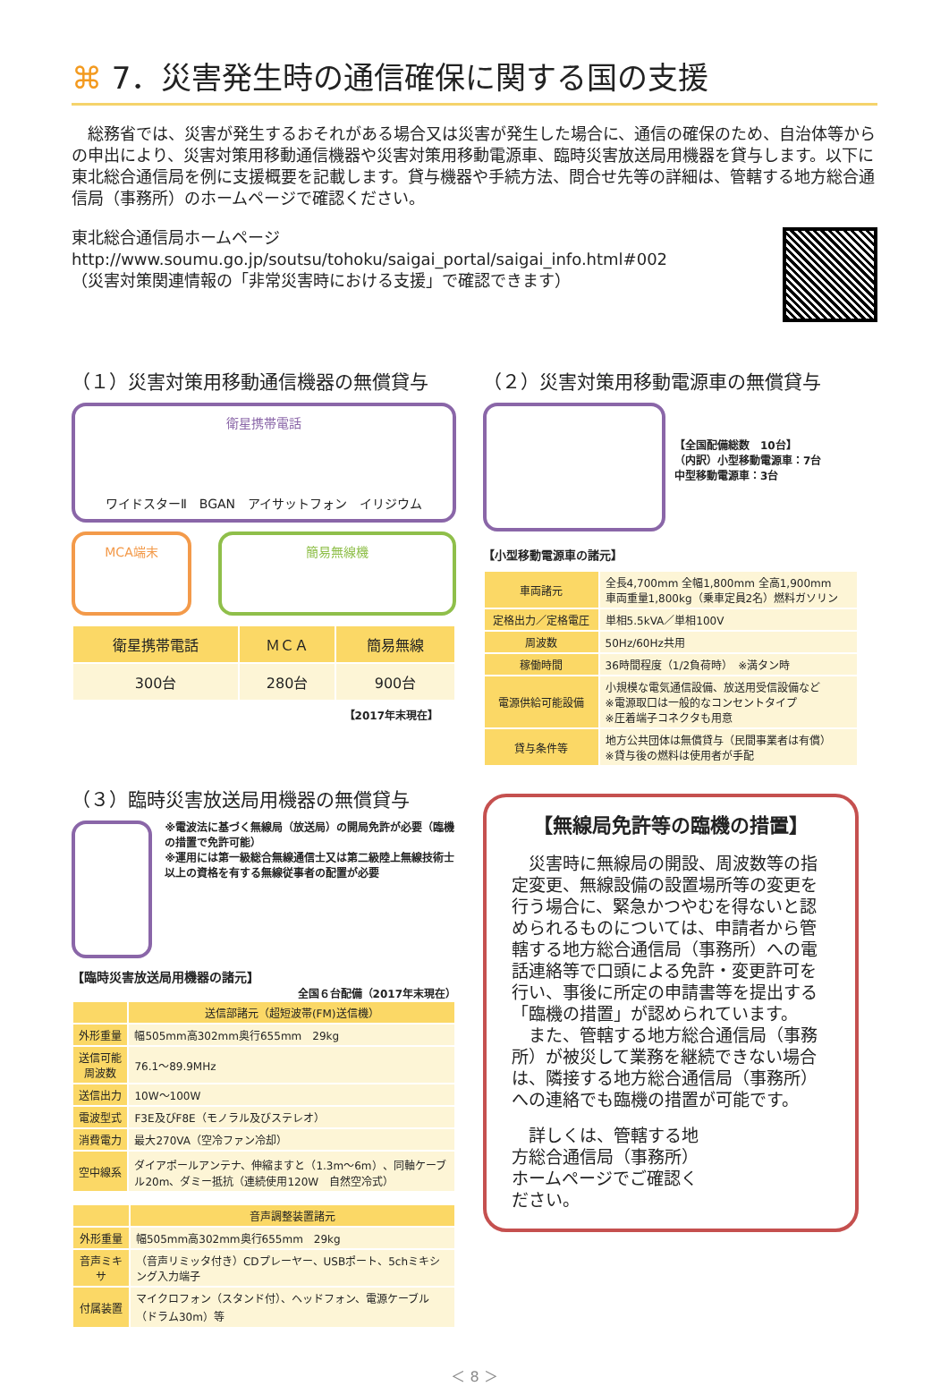⌘ 7．災害発生時の通信確保に関する国の支援
　総務省では、災害が発生するおそれがある場合又は災害が発生した場合に、通信の確保のため、自治体等からの申出により、災害対策用移動通信機器や災害対策用移動電源車、臨時災害放送局用機器を貸与します。以下に東北総合通信局を例に支援概要を記載します。貸与機器や手続方法、問合せ先等の詳細は、管轄する地方総合通信局（事務所）のホームページで確認ください。
東北総合通信局ホームページ
http://www.soumu.go.jp/soutsu/tohoku/saigai_portal/saigai_info.html#002
（災害対策関連情報の「非常災害時における支援」で確認できます）
（１）災害対策用移動通信機器の無償貸与
衛星携帯電話
ワイドスターⅡ　BGAN　アイサットフォン　イリジウム
MCA端末 簡易無線機
| 衛星携帯電話 | ＭＣＡ | 簡易無線 |
| --- | --- | --- |
| 300台 | 280台 | 900台 |
【2017年末現在】
（３）臨時災害放送局用機器の無償貸与
※電波法に基づく無線局（放送局）の開局免許が必要（臨機の措置で免許可能）
※運用には第一級総合無線通信士又は第二級陸上無線技術士以上の資格を有する無線従事者の配置が必要
【臨時災害放送局用機器の諸元】
全国６台配備（2017年末現在）
| | 送信部諸元（超短波帯(FM)送信機） |
| --- | --- |
| 外形重量 | 幅505mm高302mm奥行655mm 29kg |
| 送信可能周波数 | 76.1～89.9MHz |
| 送信出力 | 10W～100W |
| 電波型式 | F3E及びF8E（モノラル及びステレオ） |
| 消費電力 | 最大270VA（空冷ファン冷却） |
| 空中線系 | ダイアポールアンテナ、伸縮ますと（1.3m～6m）、同軸ケーブル20m、ダミー抵抗（連続使用120W 自然空冷式） |
| | 音声調整装置諸元 |
| --- | --- |
| 外形重量 | 幅505mm高302mm奥行655mm 29kg |
| 音声ミキサ | （音声リミッタ付き）CDプレーヤー、USBポート、5chミキシング入力端子 |
| 付属装置 | マイクロフォン（スタンド付）、ヘッドフォン、電源ケーブル（ドラム30m）等 |
（２）災害対策用移動電源車の無償貸与
【全国配備総数　10台】
（内訳）小型移動電源車：7台
中型移動電源車：3台
【小型移動電源車の諸元】
| 車両諸元 | 全長4,700mm 全幅1,800mm 全高1,900mm 車両重量1,800kg（乗車定員2名）燃料ガソリン |
| 定格出力／定格電圧 | 単相5.5kVA／単相100V |
| 周波数 | 50Hz/60Hz共用 |
| 稼働時間 | 36時間程度（1/2負荷時） ※満タン時 |
| 電源供給可能設備 | 小規模な電気通信設備、放送用受信設備など ※電源取口は一般的なコンセントタイプ ※圧着端子コネクタも用意 |
| 貸与条件等 | 地方公共団体は無償貸与（民間事業者は有償） ※貸与後の燃料は使用者が手配 |
【無線局免許等の臨機の措置】
　災害時に無線局の開設、周波数等の指定変更、無線設備の設置場所等の変更を行う場合に、緊急かつやむを得ないと認められるものについては、申請者から管轄する地方総合通信局（事務所）への電話連絡等で口頭による免許・変更許可を行い、事後に所定の申請書等を提出する「臨機の措置」が認められています。
　また、管轄する地方総合通信局（事務所）が被災して業務を継続できない場合は、隣接する地方総合通信局（事務所）への連絡でも臨機の措置が可能です。
　詳しくは、管轄する地方総合通信局（事務所）ホームページでご確認ください。
＜ 8 ＞